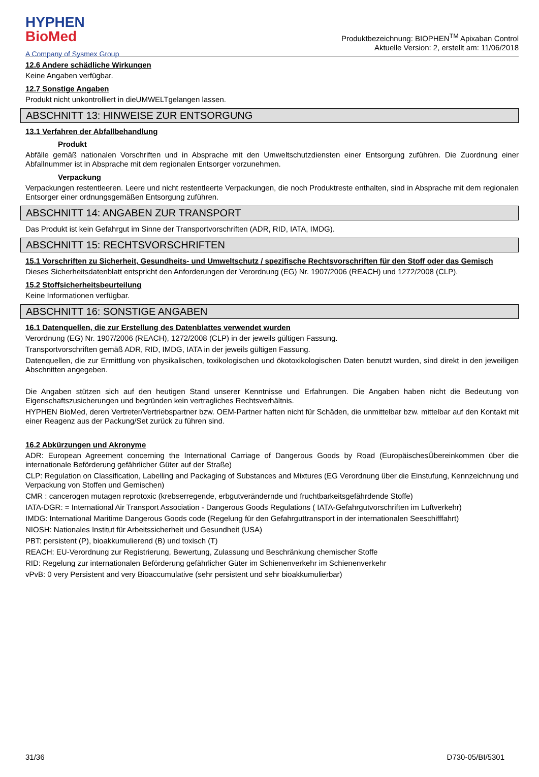HYPHEN
BioMed
A Company of Sysmex Group
Produktbezeichnung: BIOPHEN<sup>TM</sup> Apixaban Control
Aktuelle Version: 2, erstellt am: 11/06/2018
12.6 Andere schädliche Wirkungen
Keine Angaben verfügbar.
12.7 Sonstige Angaben
Produkt nicht unkontrolliert in dieUMWELTgelangen lassen.
ABSCHNITT 13: HINWEISE ZUR ENTSORGUNG
13.1 Verfahren der Abfallbehandlung
Produkt
Abfälle gemäß nationalen Vorschriften und in Absprache mit den Umweltschutzdiensten einer Entsorgung zuführen. Die Zuordnung einer Abfallnummer ist in Absprache mit dem regionalen Entsorger vorzunehmen.
Verpackung
Verpackungen restentleeren. Leere und nicht restentleerte Verpackungen, die noch Produktreste enthalten, sind in Absprache mit dem regionalen Entsorger einer ordnungsgemäßen Entsorgung zuführen.
ABSCHNITT 14: ANGABEN ZUR TRANSPORT
Das Produkt ist kein Gefahrgut im Sinne der Transportvorschriften (ADR, RID, IATA, IMDG).
ABSCHNITT 15: RECHTSVORSCHRIFTEN
15.1 Vorschriften zu Sicherheit, Gesundheits- und Umweltschutz / spezifische Rechtsvorschriften für den Stoff oder das Gemisch
Dieses Sicherheitsdatenblatt entspricht den Anforderungen der Verordnung (EG) Nr. 1907/2006 (REACH) und 1272/2008 (CLP).
15.2 Stoffsicherheitsbeurteilung
Keine Informationen verfügbar.
ABSCHNITT 16: SONSTIGE ANGABEN
16.1 Datenquellen, die zur Erstellung des Datenblattes verwendet wurden
Verordnung (EG) Nr. 1907/2006 (REACH), 1272/2008 (CLP) in der jeweils gültigen Fassung.
Transportvorschriften gemäß ADR, RID, IMDG, IATA in der jeweils gültigen Fassung.
Datenquellen, die zur Ermittlung von physikalischen, toxikologischen und ökotoxikologischen Daten benutzt wurden, sind direkt in den jeweiligen Abschnitten angegeben.
Die Angaben stützen sich auf den heutigen Stand unserer Kenntnisse und Erfahrungen. Die Angaben haben nicht die Bedeutung von Eigenschaftszusicherungen und begründen kein vertragliches Rechtsverhältnis.
HYPHEN BioMed, deren Vertreter/Vertriebspartner bzw. OEM-Partner haften nicht für Schäden, die unmittelbar bzw. mittelbar auf den Kontakt mit einer Reagenz aus der Packung/Set zurück zu führen sind.
16.2 Abkürzungen und Akronyme
ADR: European Agreement concerning the International Carriage of Dangerous Goods by Road (EuropäischesÜbereinkommen über die internationale Beförderung gefährlicher Güter auf der Straße)
CLP: Regulation on Classification, Labelling and Packaging of Substances and Mixtures (EG Verordnung über die Einstufung, Kennzeichnung und Verpackung von Stoffen und Gemischen)
CMR : cancerogen mutagen reprotoxic (krebserregende, erbgutverändernde und fruchtbarkeitsgefährdende Stoffe)
IATA-DGR: = International Air Transport Association - Dangerous Goods Regulations ( IATA-Gefahrgutvorschriften im Luftverkehr)
IMDG: International Maritime Dangerous Goods code (Regelung für den Gefahrguttransport in der internationalen Seeschifffahrt)
NIOSH: Nationales Institut für Arbeitssicherheit und Gesundheit (USA)
PBT: persistent (P), bioakkumulierend (B) und toxisch (T)
REACH: EU-Verordnung zur Registrierung, Bewertung, Zulassung und Beschränkung chemischer Stoffe
RID: Regelung zur internationalen Beförderung gefährlicher Güter im Schienenverkehr im Schienenverkehr
vPvB: 0 very Persistent and very Bioaccumulative (sehr persistent und sehr bioakkumulierbar)
31/36 D730-05/BI/5301